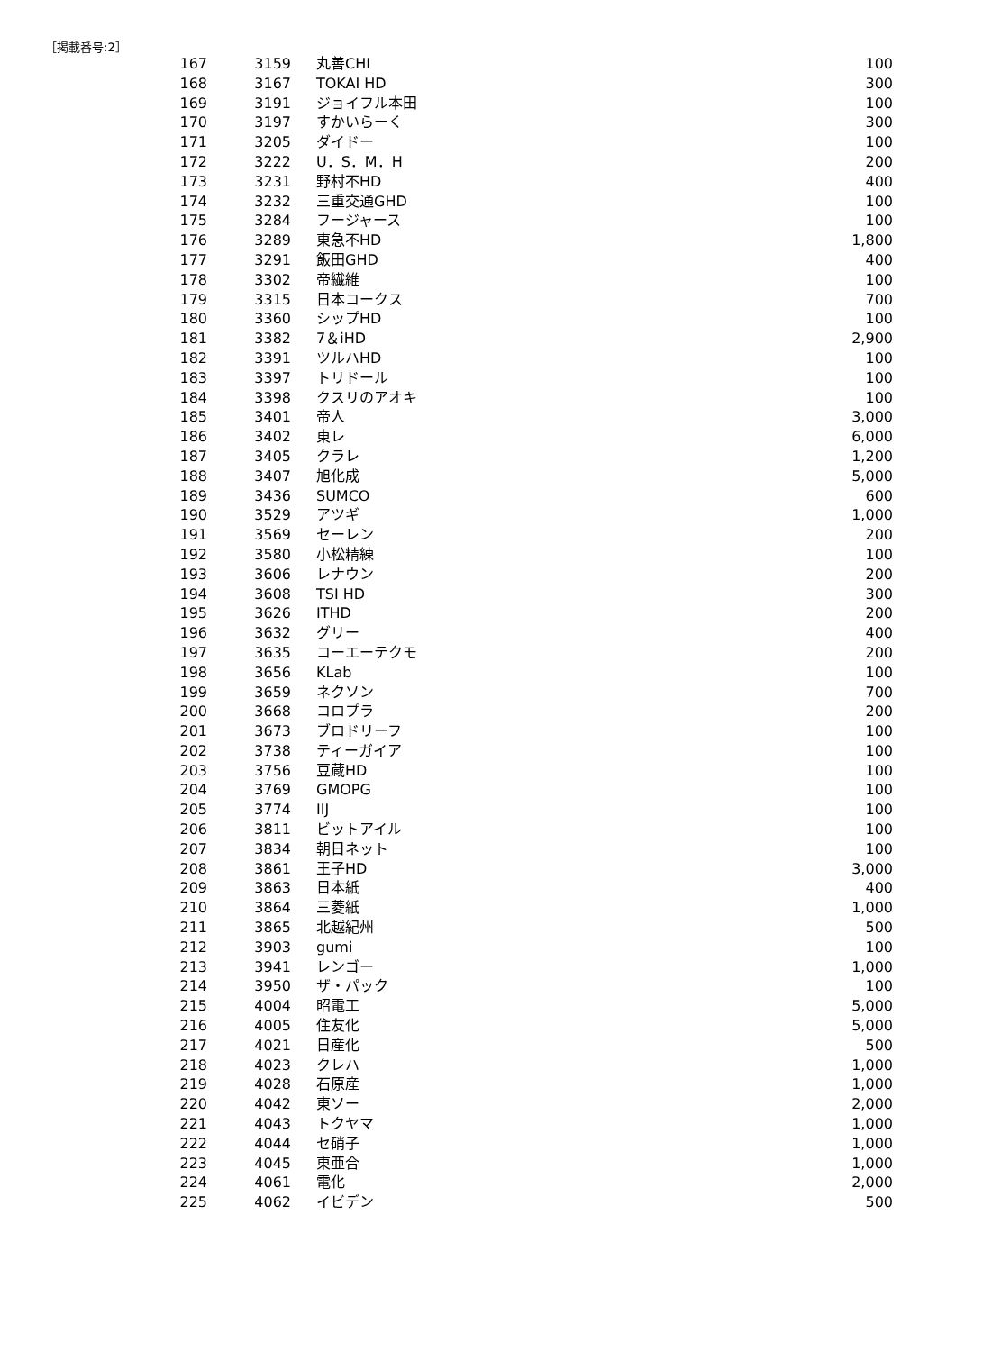［掲載番号:2］
| 167 | 3159 | 丸善CHI | 100 |
| 168 | 3167 | TOKAI HD | 300 |
| 169 | 3191 | ジョイフル本田 | 100 |
| 170 | 3197 | すかいらーく | 300 |
| 171 | 3205 | ダイドー | 100 |
| 172 | 3222 | U．S．M．H | 200 |
| 173 | 3231 | 野村不HD | 400 |
| 174 | 3232 | 三重交通GHD | 100 |
| 175 | 3284 | フージャース | 100 |
| 176 | 3289 | 東急不HD | 1,800 |
| 177 | 3291 | 飯田GHD | 400 |
| 178 | 3302 | 帝繊維 | 100 |
| 179 | 3315 | 日本コークス | 700 |
| 180 | 3360 | シップHD | 100 |
| 181 | 3382 | 7＆iHD | 2,900 |
| 182 | 3391 | ツルハHD | 100 |
| 183 | 3397 | トリドール | 100 |
| 184 | 3398 | クスリのアオキ | 100 |
| 185 | 3401 | 帝人 | 3,000 |
| 186 | 3402 | 東レ | 6,000 |
| 187 | 3405 | クラレ | 1,200 |
| 188 | 3407 | 旭化成 | 5,000 |
| 189 | 3436 | SUMCO | 600 |
| 190 | 3529 | アツギ | 1,000 |
| 191 | 3569 | セーレン | 200 |
| 192 | 3580 | 小松精練 | 100 |
| 193 | 3606 | レナウン | 200 |
| 194 | 3608 | TSI HD | 300 |
| 195 | 3626 | ITHD | 200 |
| 196 | 3632 | グリー | 400 |
| 197 | 3635 | コーエーテクモ | 200 |
| 198 | 3656 | KLab | 100 |
| 199 | 3659 | ネクソン | 700 |
| 200 | 3668 | コロプラ | 200 |
| 201 | 3673 | ブロドリーフ | 100 |
| 202 | 3738 | ティーガイア | 100 |
| 203 | 3756 | 豆蔵HD | 100 |
| 204 | 3769 | GMOPG | 100 |
| 205 | 3774 | IIJ | 100 |
| 206 | 3811 | ビットアイル | 100 |
| 207 | 3834 | 朝日ネット | 100 |
| 208 | 3861 | 王子HD | 3,000 |
| 209 | 3863 | 日本紙 | 400 |
| 210 | 3864 | 三菱紙 | 1,000 |
| 211 | 3865 | 北越紀州 | 500 |
| 212 | 3903 | gumi | 100 |
| 213 | 3941 | レンゴー | 1,000 |
| 214 | 3950 | ザ・パック | 100 |
| 215 | 4004 | 昭電工 | 5,000 |
| 216 | 4005 | 住友化 | 5,000 |
| 217 | 4021 | 日産化 | 500 |
| 218 | 4023 | クレハ | 1,000 |
| 219 | 4028 | 石原産 | 1,000 |
| 220 | 4042 | 東ソー | 2,000 |
| 221 | 4043 | トクヤマ | 1,000 |
| 222 | 4044 | セ硝子 | 1,000 |
| 223 | 4045 | 東亜合 | 1,000 |
| 224 | 4061 | 電化 | 2,000 |
| 225 | 4062 | イビデン | 500 |